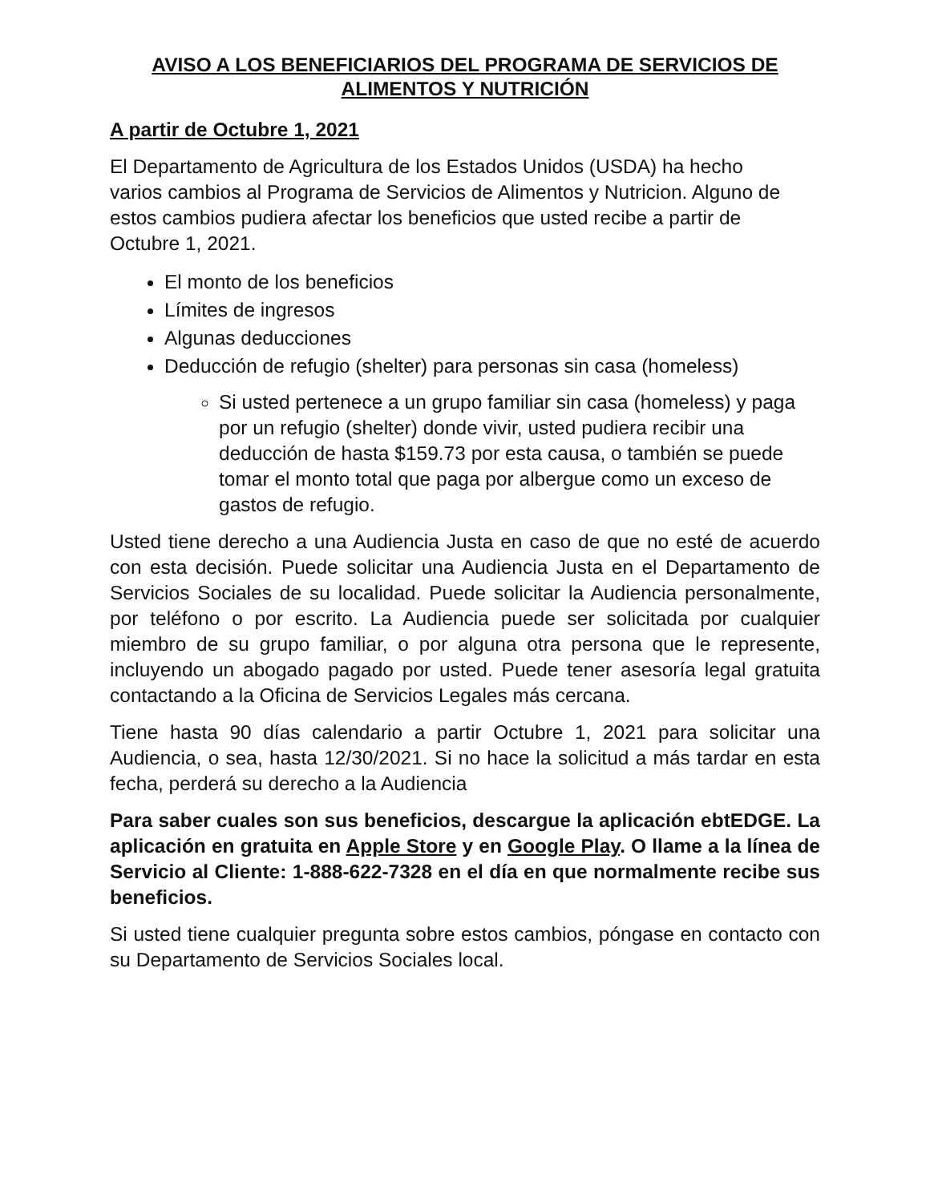AVISO A LOS BENEFICIARIOS DEL PROGRAMA DE SERVICIOS DE ALIMENTOS Y NUTRICIÓN
A partir de Octubre 1, 2021
El Departamento de Agricultura de los Estados Unidos (USDA) ha hecho varios cambios al Programa de Servicios de Alimentos y Nutricion. Alguno de estos cambios pudiera afectar los beneficios que usted recibe a partir de Octubre 1, 2021.
El monto de los beneficios
Límites de ingresos
Algunas deducciones
Deducción de refugio (shelter) para personas sin casa (homeless)
Si usted pertenece a un grupo familiar sin casa (homeless) y paga por un refugio (shelter) donde vivir, usted pudiera recibir una deducción de hasta $159.73 por esta causa, o también se puede tomar el monto total que paga por albergue como un exceso de gastos de refugio.
Usted tiene derecho a una Audiencia Justa en caso de que no esté de acuerdo con esta decisión. Puede solicitar una Audiencia Justa en el Departamento de Servicios Sociales de su localidad. Puede solicitar la Audiencia personalmente, por teléfono o por escrito. La Audiencia puede ser solicitada por cualquier miembro de su grupo familiar, o por alguna otra persona que le represente, incluyendo un abogado pagado por usted. Puede tener asesoría legal gratuita contactando a la Oficina de Servicios Legales más cercana.
Tiene hasta 90 días calendario a partir Octubre 1, 2021 para solicitar una Audiencia, o sea, hasta 12/30/2021. Si no hace la solicitud a más tardar en esta fecha, perderá su derecho a la Audiencia
Para saber cuales son sus beneficios, descargue la aplicación ebtEDGE. La aplicación en gratuita en Apple Store y en Google Play. O llame a la línea de Servicio al Cliente: 1-888-622-7328 en el día en que normalmente recibe sus beneficios.
Si usted tiene cualquier pregunta sobre estos cambios, póngase en contacto con su Departamento de Servicios Sociales local.